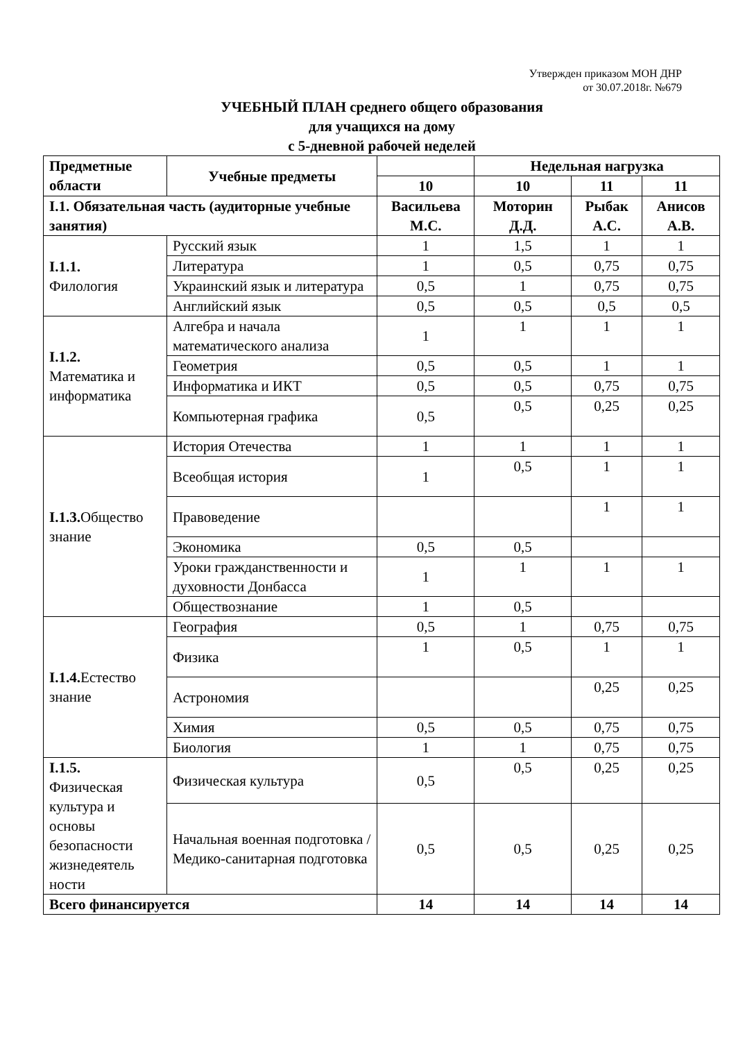Утвержден приказом МОН ДНР
от 30.07.2018г. №679
УЧЕБНЫЙ ПЛАН среднего общего образования
для учащихся на дому
с 5-дневной рабочей неделей
| Предметные области | Учебные предметы | | Недельная нагрузка | | |
| --- | --- | --- | --- | --- | --- |
| | | 10 | 10 | 11 | 11 |
| I.1. Обязательная часть (аудиторные учебные занятия) | | Васильева М.С. | Моторин Д.Д. | Рыбак А.С. | Анисов А.В. |
| I.1.1. Филология | Русский язык | 1 | 1,5 | 1 | 1 |
| | Литература | 1 | 0,5 | 0,75 | 0,75 |
| | Украинский язык и литература | 0,5 | 1 | 0,75 | 0,75 |
| | Английский язык | 0,5 | 0,5 | 0,5 | 0,5 |
| I.1.2. Математика и информатика | Алгебра и начала математического анализа | 1 | 1 | 1 | 1 |
| | Геометрия | 0,5 | 0,5 | 1 | 1 |
| | Информатика и ИКТ | 0,5 | 0,5 | 0,75 | 0,75 |
| | Компьютерная графика | 0,5 | 0,5 | 0,25 | 0,25 |
| I.1.3. Общество знание | История Отечества | 1 | 1 | 1 | 1 |
| | Всеобщая история | 1 | 0,5 | 1 | 1 |
| | Правоведение | | | 1 | 1 |
| | Экономика | 0,5 | 0,5 | | |
| | Уроки гражданственности и духовности Донбасса | 1 | 1 | 1 | 1 |
| | Обществознание | 1 | 0,5 | | |
| I.1.4. Естество знание | География | 0,5 | 1 | 0,75 | 0,75 |
| | Физика | 1 | 0,5 | 1 | 1 |
| | Астрономия | | | 0,25 | 0,25 |
| | Химия | 0,5 | 0,5 | 0,75 | 0,75 |
| | Биология | 1 | 1 | 0,75 | 0,75 |
| I.1.5. Физическая культура и основы безопасности жизнедеятель ности | Физическая культура | 0,5 | 0,5 | 0,25 | 0,25 |
| | Начальная военная подготовка / Медико-санитарная подготовка | 0,5 | 0,5 | 0,25 | 0,25 |
| Всего финансируется | | 14 | 14 | 14 | 14 |